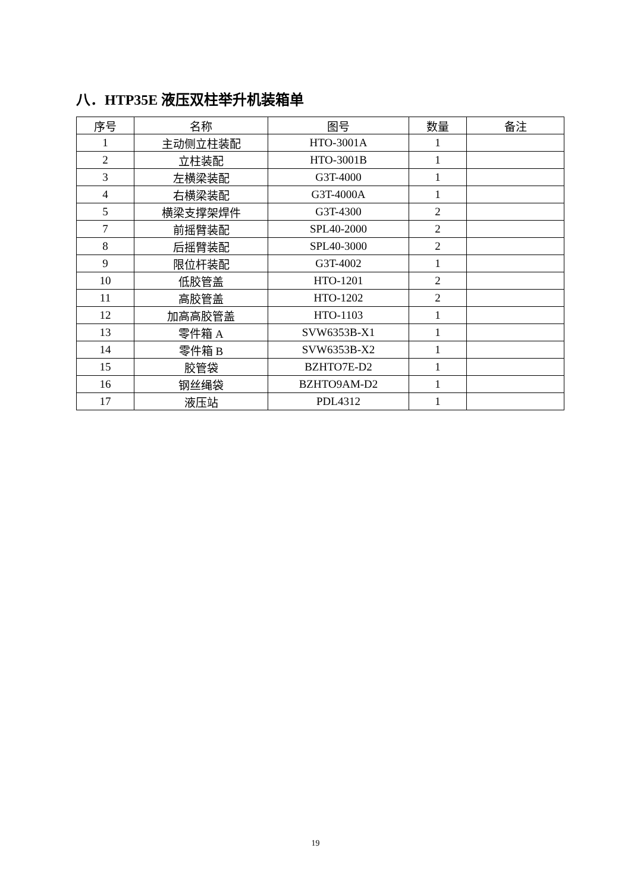八．HTP35E 液压双柱举升机装箱单
| 序号 | 名称 | 图号 | 数量 | 备注 |
| --- | --- | --- | --- | --- |
| 1 | 主动侧立柱装配 | HTO-3001A | 1 | |
| 2 | 立柱装配 | HTO-3001B | 1 | |
| 3 | 左横梁装配 | G3T-4000 | 1 | |
| 4 | 右横梁装配 | G3T-4000A | 1 | |
| 5 | 横梁支撑架焊件 | G3T-4300 | 2 | |
| 7 | 前摇臂装配 | SPL40-2000 | 2 | |
| 8 | 后摇臂装配 | SPL40-3000 | 2 | |
| 9 | 限位杆装配 | G3T-4002 | 1 | |
| 10 | 低胶管盖 | HTO-1201 | 2 | |
| 11 | 高胶管盖 | HTO-1202 | 2 | |
| 12 | 加高高胶管盖 | HTO-1103 | 1 | |
| 13 | 零件箱 A | SVW6353B-X1 | 1 | |
| 14 | 零件箱 B | SVW6353B-X2 | 1 | |
| 15 | 胶管袋 | BZHTO7E-D2 | 1 | |
| 16 | 钢丝绳袋 | BZHTO9AM-D2 | 1 | |
| 17 | 液压站 | PDL4312 | 1 | |
19